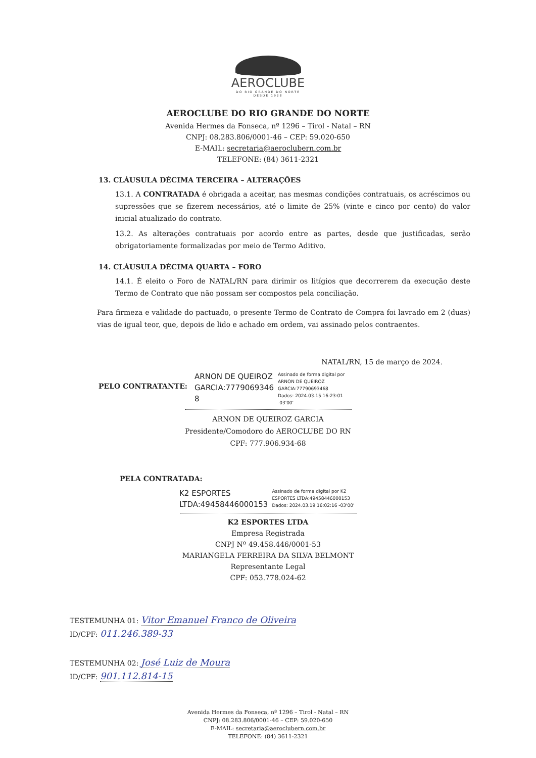AEROCLUBE
DO RIO GRANDE DO NORTE
DESDE 1928
AEROCLUBE DO RIO GRANDE DO NORTE
Avenida Hermes da Fonseca, nº 1296 – Tirol - Natal – RN
CNPJ: 08.283.806/0001-46 – CEP: 59.020-650
E-MAIL: secretaria@aeroclubern.com.br
TELEFONE: (84) 3611-2321
13. CLÁUSULA DÉCIMA TERCEIRA – ALTERAÇÕES
13.1. A CONTRATADA é obrigada a aceitar, nas mesmas condições contratuais, os acréscimos ou supressões que se fizerem necessários, até o limite de 25% (vinte e cinco por cento) do valor inicial atualizado do contrato.
13.2. As alterações contratuais por acordo entre as partes, desde que justificadas, serão obrigatoriamente formalizadas por meio de Termo Aditivo.
14. CLÁUSULA DÉCIMA QUARTA – FORO
14.1. É eleito o Foro de NATAL/RN para dirimir os litígios que decorrerem da execução deste Termo de Contrato que não possam ser compostos pela conciliação.
Para firmeza e validade do pactuado, o presente Termo de Contrato de Compra foi lavrado em 2 (duas) vias de igual teor, que, depois de lido e achado em ordem, vai assinado pelos contraentes.
NATAL/RN, 15 de março de 2024.
PELO CONTRATANTE:
ARNON DE QUEIROZ
GARCIA:7779069346
8
Assinado de forma digital por
ARNON DE QUEIROZ
GARCIA:77790693468
Dados: 2024.03.15 16:23:01
-03'00'
ARNON DE QUEIROZ GARCIA
Presidente/Comodoro do AEROCLUBE DO RN
CPF: 777.906.934-68
PELA CONTRATADA:
K2 ESPORTES
LTDA:49458446000153
Assinado de forma digital por K2
ESPORTES LTDA:49458446000153
Dados: 2024.03.19 16:02:16 -03'00'
K2 ESPORTES LTDA
Empresa Registrada
CNPJ Nº 49.458.446/0001-53
MARIANGELA FERREIRA DA SILVA BELMONT
Representante Legal
CPF: 053.778.024-62
TESTEMUNHA 01: Vitor Emanuel Franco de Oliveira
ID/CPF: 011.246.389-33
TESTEMUNHA 02: José Luiz de Moura
ID/CPF: 901.112.814-15
Avenida Hermes da Fonseca, nº 1296 – Tirol - Natal – RN
CNPJ: 08.283.806/0001-46 – CEP: 59.020-650
E-MAIL: secretaria@aeroclubern.com.br
TELEFONE: (84) 3611-2321